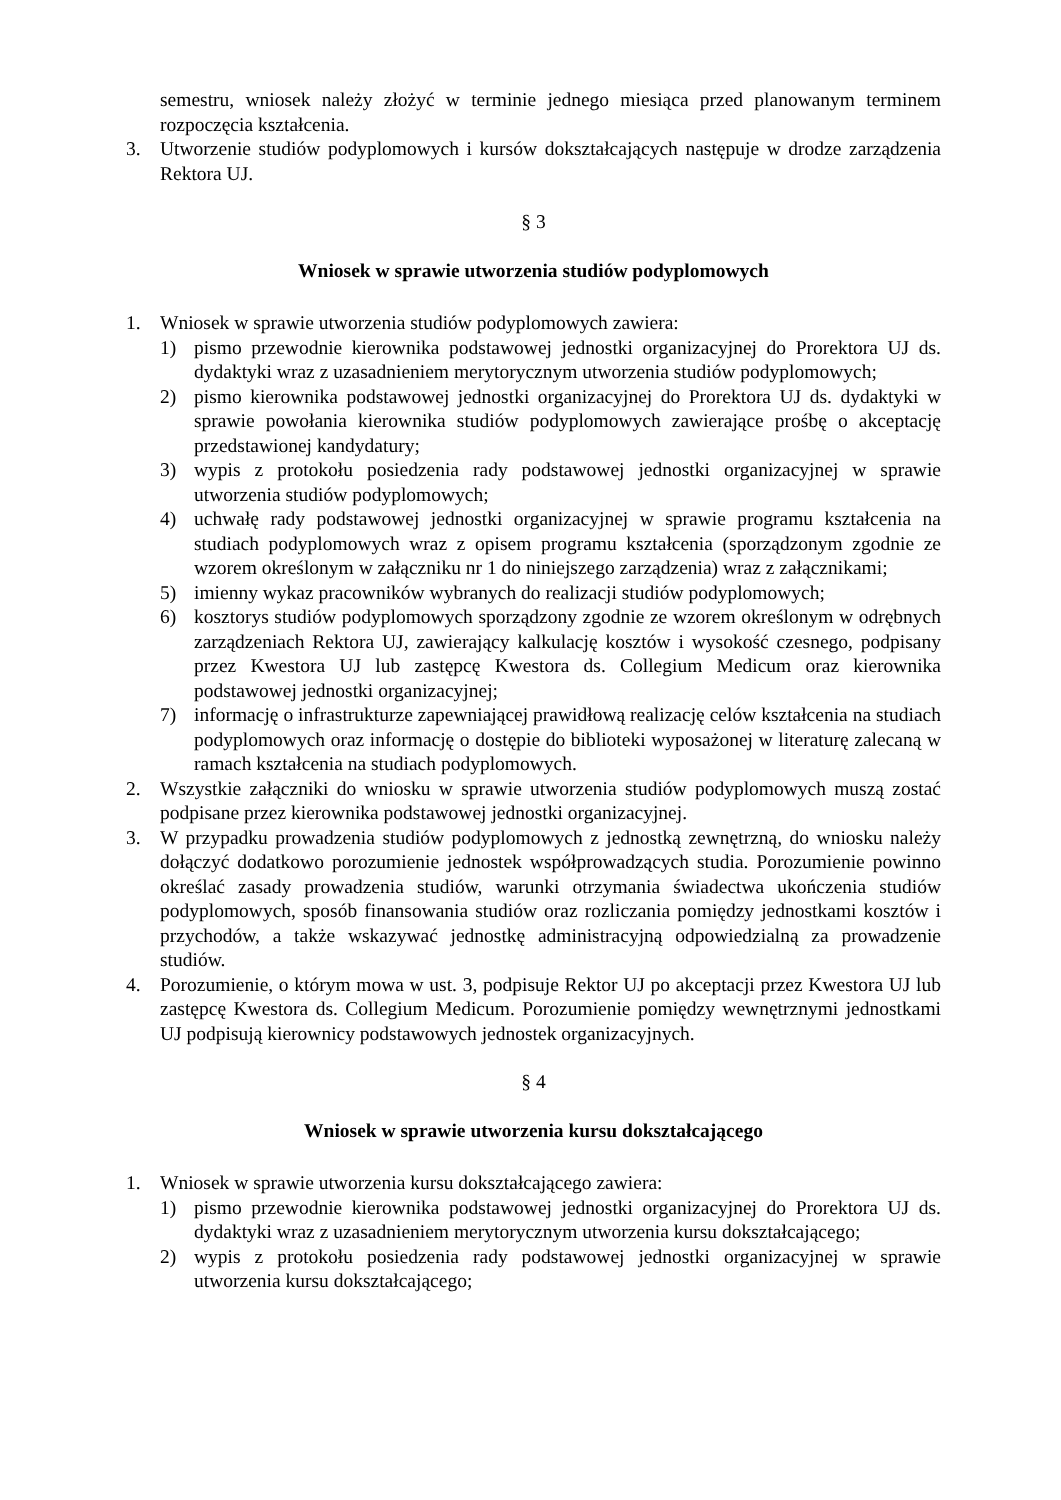semestru, wniosek należy złożyć w terminie jednego miesiąca przed planowanym terminem rozpoczęcia kształcenia.
3. Utworzenie studiów podyplomowych i kursów dokształcających następuje w drodze zarządzenia Rektora UJ.
§ 3
Wniosek w sprawie utworzenia studiów podyplomowych
1. Wniosek w sprawie utworzenia studiów podyplomowych zawiera:
1) pismo przewodnie kierownika podstawowej jednostki organizacyjnej do Prorektora UJ ds. dydaktyki wraz z uzasadnieniem merytorycznym utworzenia studiów podyplomowych;
2) pismo kierownika podstawowej jednostki organizacyjnej do Prorektora UJ ds. dydaktyki w sprawie powołania kierownika studiów podyplomowych zawierające prośbę o akceptację przedstawionej kandydatury;
3) wypis z protokołu posiedzenia rady podstawowej jednostki organizacyjnej w sprawie utworzenia studiów podyplomowych;
4) uchwałę rady podstawowej jednostki organizacyjnej w sprawie programu kształcenia na studiach podyplomowych wraz z opisem programu kształcenia (sporządzonym zgodnie ze wzorem określonym w załączniku nr 1 do niniejszego zarządzenia) wraz z załącznikami;
5) imienny wykaz pracowników wybranych do realizacji studiów podyplomowych;
6) kosztorys studiów podyplomowych sporządzony zgodnie ze wzorem określonym w odrębnych zarządzeniach Rektora UJ, zawierający kalkulację kosztów i wysokość czesnego, podpisany przez Kwestora UJ lub zastępcę Kwestora ds. Collegium Medicum oraz kierownika podstawowej jednostki organizacyjnej;
7) informację o infrastrukturze zapewniającej prawidłową realizację celów kształcenia na studiach podyplomowych oraz informację o dostępie do biblioteki wyposażonej w literaturę zalecaną w ramach kształcenia na studiach podyplomowych.
2. Wszystkie załączniki do wniosku w sprawie utworzenia studiów podyplomowych muszą zostać podpisane przez kierownika podstawowej jednostki organizacyjnej.
3. W przypadku prowadzenia studiów podyplomowych z jednostką zewnętrzną, do wniosku należy dołączyć dodatkowo porozumienie jednostek współprowadzących studia. Porozumienie powinno określać zasady prowadzenia studiów, warunki otrzymania świadectwa ukończenia studiów podyplomowych, sposób finansowania studiów oraz rozliczania pomiędzy jednostkami kosztów i przychodów, a także wskazywać jednostkę administracyjną odpowiedzialną za prowadzenie studiów.
4. Porozumienie, o którym mowa w ust. 3, podpisuje Rektor UJ po akceptacji przez Kwestora UJ lub zastępcę Kwestora ds. Collegium Medicum. Porozumienie pomiędzy wewnętrznymi jednostkami UJ podpisują kierownicy podstawowych jednostek organizacyjnych.
§ 4
Wniosek w sprawie utworzenia kursu dokształcającego
1. Wniosek w sprawie utworzenia kursu dokształcającego zawiera:
1) pismo przewodnie kierownika podstawowej jednostki organizacyjnej do Prorektora UJ ds. dydaktyki wraz z uzasadnieniem merytorycznym utworzenia kursu dokształcającego;
2) wypis z protokołu posiedzenia rady podstawowej jednostki organizacyjnej w sprawie utworzenia kursu dokształcającego;